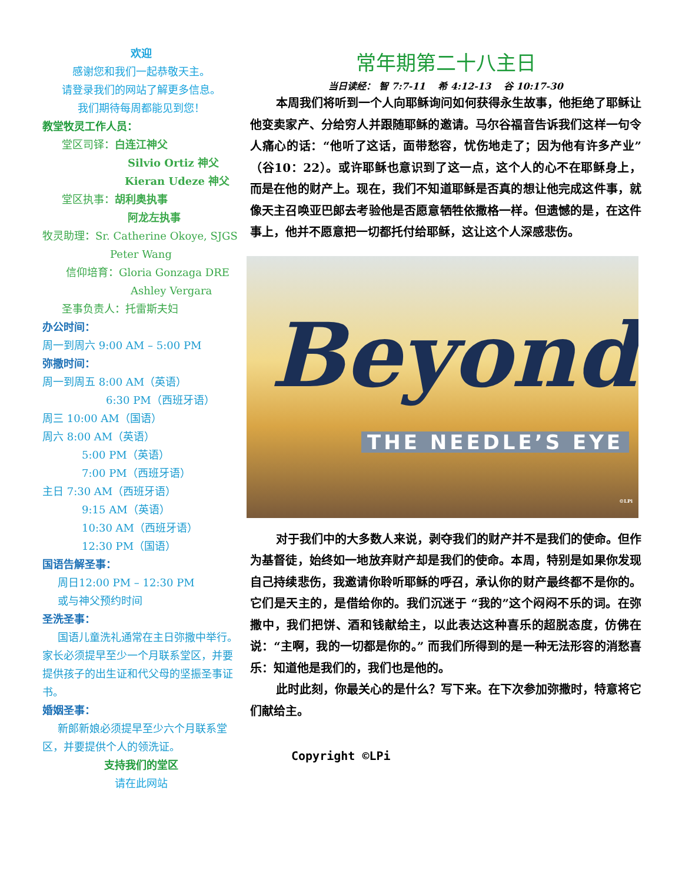欢迎
感谢您和我们一起恭敬天主。
请登录我们的网站了解更多信息。
我们期待每周都能见到您！
教堂牧灵工作人员：
堂区司铎：白连江神父
Silvio Ortiz 神父
Kieran Udeze 神父
堂区执事：胡利奥执事
阿龙左执事
牧灵助理：Sr. Catherine Okoye, SJGS
Peter Wang
信仰培育：Gloria Gonzaga DRE
Ashley Vergara
圣事负责人：托雷斯夫妇
办公时间：
周一到周六 9:00 AM – 5:00 PM
弥撒时间：
周一到周五 8:00 AM（英语）
6:30 PM（西班牙语）
周三 10:00 AM（国语）
周六 8:00 AM（英语）
5:00 PM（英语）
7:00 PM（西班牙语）
主日 7:30 AM（西班牙语）
9:15 AM（英语）
10:30 AM（西班牙语）
12:30 PM（国语）
国语告解圣事：
周日12:00 PM – 12:30 PM
或与神父预约时间
圣洗圣事：
国语儿童洗礼通常在主日弥撒中举行。家长必须提早至少一个月联系堂区，并要提供孩子的出生证和代父母的坚振圣事证书。
婚姻圣事：
新郎新娘必须提早至少六个月联系堂区，并要提供个人的领洗证。
支持我们的堂区
请在此网站
常年期第二十八主日
当日读经： 智 7:7-11 　希 4:12-13 　谷 10:17-30
本周我们将听到一个人向耶稣询问如何获得永生故事，他拒绝了耶稣让他变卖家产、分给穷人并跟随耶稣的邀请。马尔谷福音告诉我们这样一句令人痛心的话：“他听了这话，面带愁容，忧伤地走了；因为他有许多产业”（谷10：22）。或许耶稣也意识到了这一点，这个人的心不在耶稣身上，而是在他的财产上。现在，我们不知道耶稣是否真的想让他完成这件事，就像天主召唤亚巴郎去考验他是否愿意牺牲依撒格一样。但遗憾的是，在这件事上，他并不愿意把一切都托付给耶稣，这让这个人深感悲伤。
Beyond THE NEEDLE’S EYE
©LPi
对于我们中的大多数人来说，剥夺我们的财产并不是我们的使命。但作为基督徒，始终如一地放弃财产却是我们的使命。本周，特别是如果你发现自己持续悲伤，我邀请你聆听耶稣的呼召，承认你的财产最终都不是你的。它们是天主的，是借给你的。我们沉迷于 “我的”这个闷闷不乐的词。在弥撒中，我们把饼、酒和钱献给主，以此表达这种喜乐的超脱态度，仿佛在说：“主啊，我的一切都是你的。” 而我们所得到的是一种无法形容的消愁喜乐：知道他是我们的，我们也是他的。
此时此刻，你最关心的是什么？写下来。在下次参加弥撒时，特意将它们献给主。
Copyright ©LPi